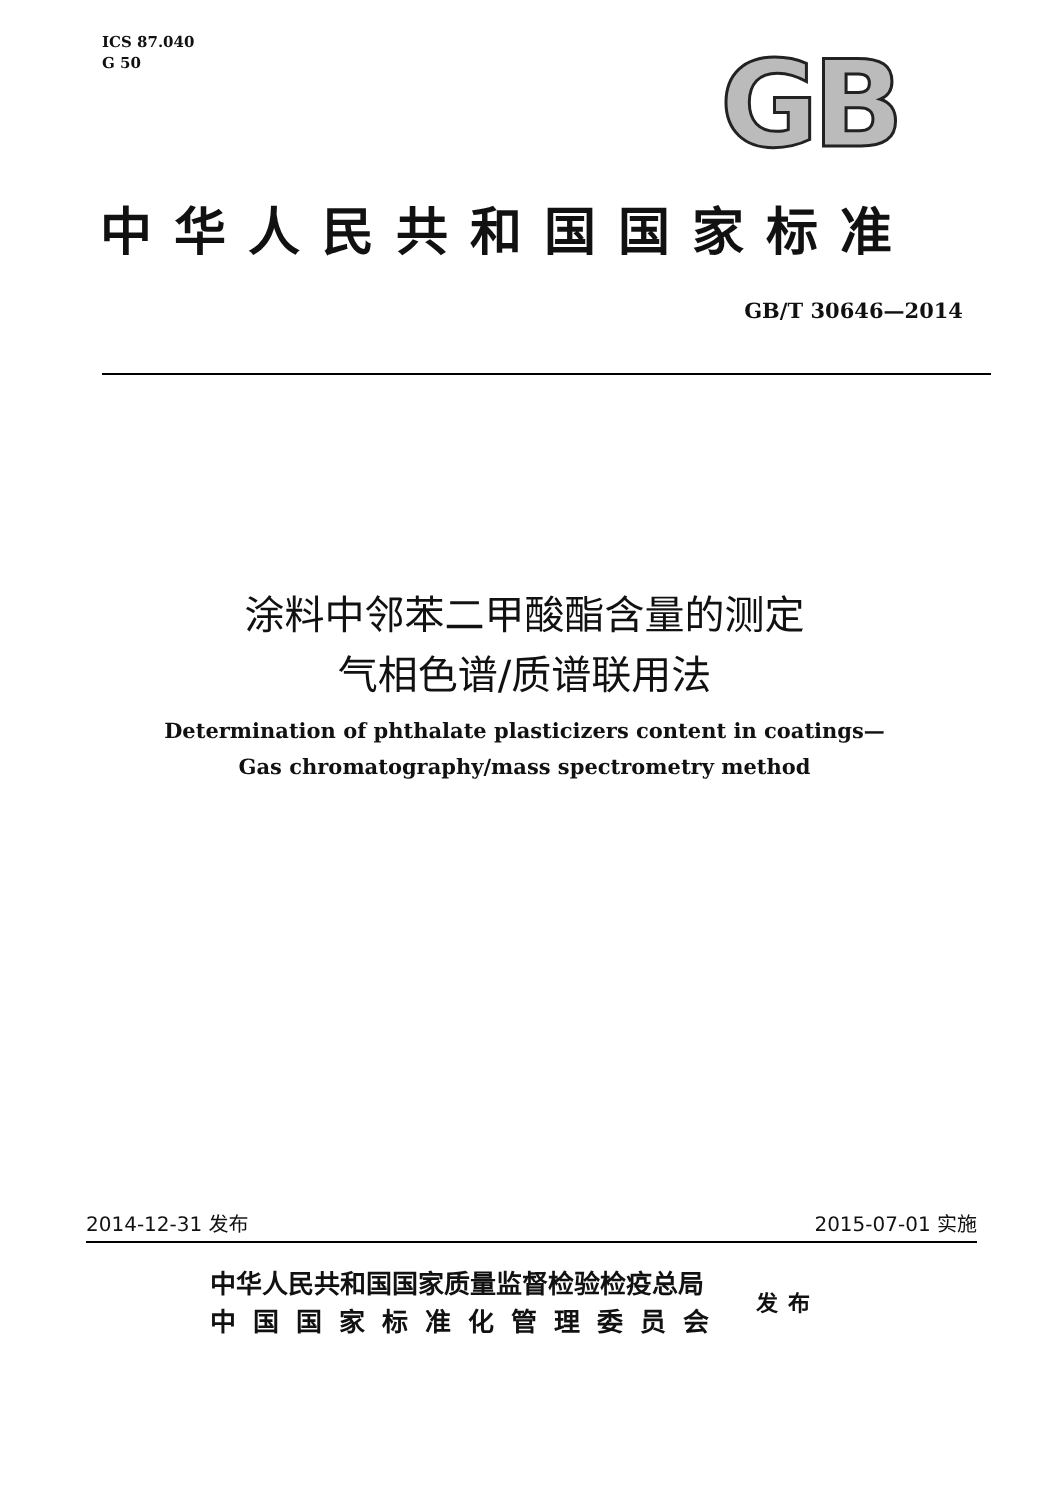ICS 87.040
G 50
GB
中华人民共和国国家标准
GB/T 30646—2014
涂料中邻苯二甲酸酯含量的测定
气相色谱/质谱联用法
Determination of phthalate plasticizers content in coatings—
Gas chromatography/mass spectrometry method
2014-12-31 发布 2015-07-01 实施
中华人民共和国国家质量监督检验检疫总局
中国国家标准化管理委员会
发布